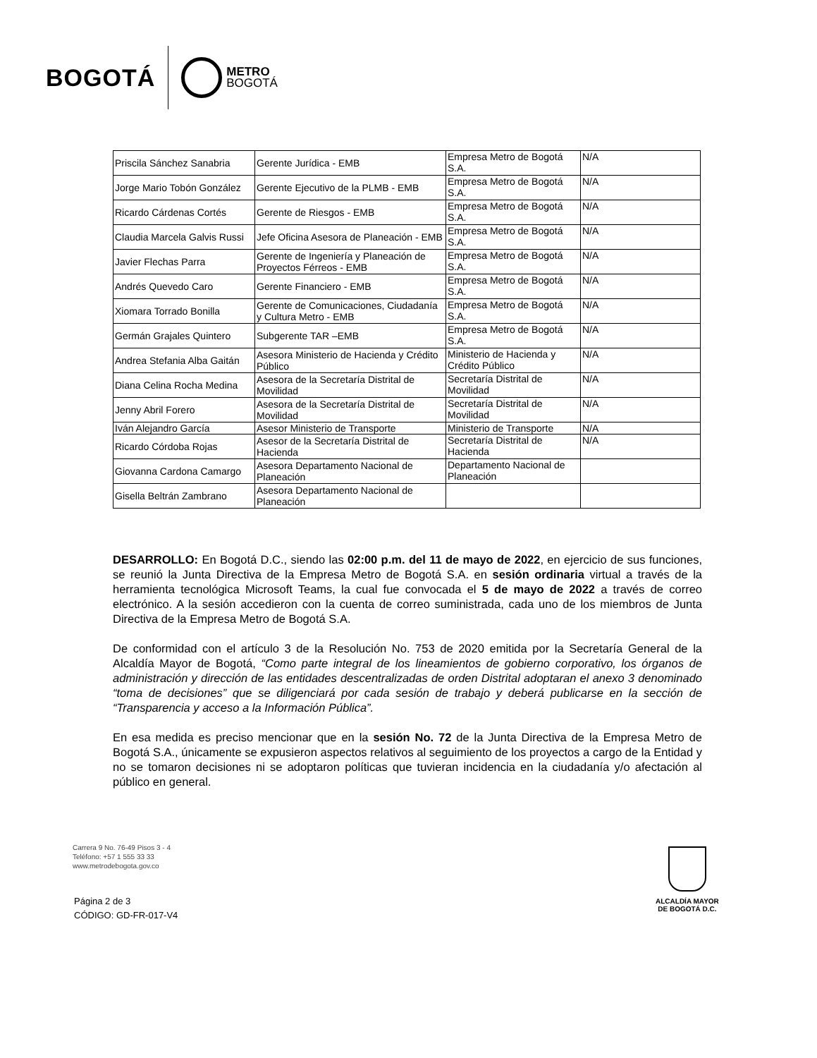BOGOTÁ METRO
BOGOTÁ
| Priscila Sánchez Sanabria | Gerente Jurídica - EMB | Empresa Metro de Bogotá S.A. | N/A |
| Jorge Mario Tobón González | Gerente Ejecutivo de la PLMB - EMB | Empresa Metro de Bogotá S.A. | N/A |
| Ricardo Cárdenas Cortés | Gerente de Riesgos - EMB | Empresa Metro de Bogotá S.A. | N/A |
| Claudia Marcela Galvis Russi | Jefe Oficina Asesora de Planeación - EMB | Empresa Metro de Bogotá S.A. | N/A |
| Javier Flechas Parra | Gerente de Ingeniería y Planeación de Proyectos Férreos - EMB | Empresa Metro de Bogotá S.A. | N/A |
| Andrés Quevedo Caro | Gerente Financiero - EMB | Empresa Metro de Bogotá S.A. | N/A |
| Xiomara Torrado Bonilla | Gerente de Comunicaciones, Ciudadanía y Cultura Metro - EMB | Empresa Metro de Bogotá S.A. | N/A |
| Germán Grajales Quintero | Subgerente TAR –EMB | Empresa Metro de Bogotá S.A. | N/A |
| Andrea Stefania Alba Gaitán | Asesora Ministerio de Hacienda y Crédito Público | Ministerio de Hacienda y Crédito Público | N/A |
| Diana Celina Rocha Medina | Asesora de la Secretaría Distrital de Movilidad | Secretaría Distrital de Movilidad | N/A |
| Jenny Abril Forero | Asesora de la Secretaría Distrital de Movilidad | Secretaría Distrital de Movilidad | N/A |
| Iván Alejandro García | Asesor Ministerio de Transporte | Ministerio de Transporte | N/A |
| Ricardo Córdoba Rojas | Asesor de la Secretaría Distrital de Hacienda | Secretaría Distrital de Hacienda | N/A |
| Giovanna Cardona Camargo | Asesora Departamento Nacional de Planeación | Departamento Nacional de Planeación | |
| Gisella Beltrán Zambrano | Asesora Departamento Nacional de Planeación | | |
DESARROLLO: En Bogotá D.C., siendo las 02:00 p.m. del 11 de mayo de 2022, en ejercicio de sus funciones, se reunió la Junta Directiva de la Empresa Metro de Bogotá S.A. en sesión ordinaria virtual a través de la herramienta tecnológica Microsoft Teams, la cual fue convocada el 5 de mayo de 2022 a través de correo electrónico. A la sesión accedieron con la cuenta de correo suministrada, cada uno de los miembros de Junta Directiva de la Empresa Metro de Bogotá S.A.
De conformidad con el artículo 3 de la Resolución No. 753 de 2020 emitida por la Secretaría General de la Alcaldía Mayor de Bogotá, “Como parte integral de los lineamientos de gobierno corporativo, los órganos de administración y dirección de las entidades descentralizadas de orden Distrital adoptaran el anexo 3 denominado “toma de decisiones” que se diligenciará por cada sesión de trabajo y deberá publicarse en la sección de “Transparencia y acceso a la Información Pública”.
En esa medida es preciso mencionar que en la sesión No. 72 de la Junta Directiva de la Empresa Metro de Bogotá S.A., únicamente se expusieron aspectos relativos al seguimiento de los proyectos a cargo de la Entidad y no se tomaron decisiones ni se adoptaron políticas que tuvieran incidencia en la ciudadanía y/o afectación al público en general.
Carrera 9 No. 76-49 Pisos 3 - 4
Teléfono: +57 1 555 33 33
www.metrodebogota.gov.co
Página 2 de 3
CÓDIGO: GD-FR-017-V4
ALCALDÍA MAYOR
DE BOGOTÁ D.C.